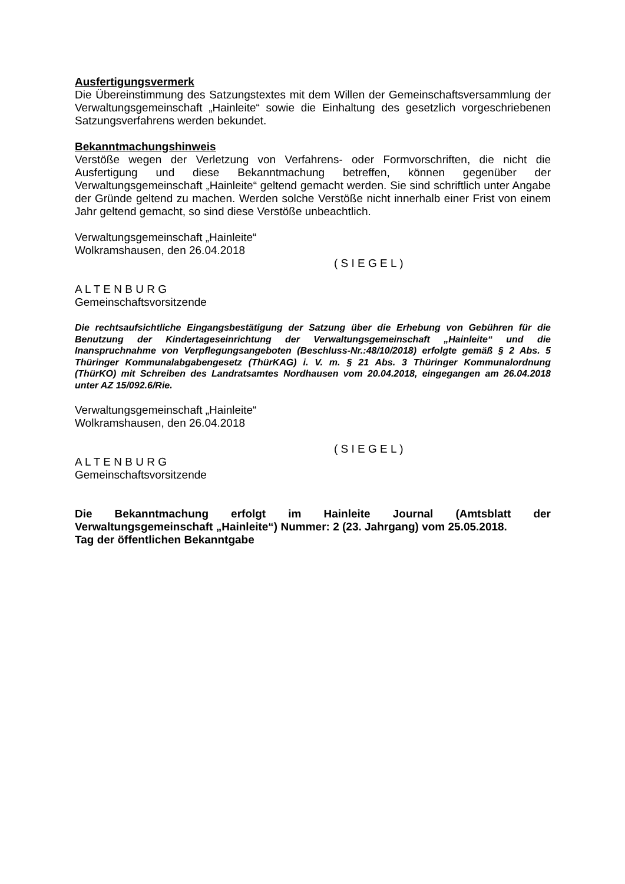Ausfertigungsvermerk
Die Übereinstimmung des Satzungstextes mit dem Willen der Gemeinschaftsversammlung der Verwaltungsgemeinschaft „Hainleite“ sowie die Einhaltung des gesetzlich vorgeschriebenen Satzungsverfahrens werden bekundet.
Bekanntmachungshinweis
Verstöße wegen der Verletzung von Verfahrens- oder Formvorschriften, die nicht die Ausfertigung und diese Bekanntmachung betreffen, können gegenüber der Verwaltungsgemeinschaft „Hainleite“ geltend gemacht werden. Sie sind schriftlich unter Angabe der Gründe geltend zu machen. Werden solche Verstöße nicht innerhalb einer Frist von einem Jahr geltend gemacht, so sind diese Verstöße unbeachtlich.
Verwaltungsgemeinschaft „Hainleite“
Wolkramshausen, den 26.04.2018
( S I E G E L )
A L T E N B U R G
Gemeinschaftsvorsitzende
Die rechtsaufsichtliche Eingangsbestätigung der Satzung über die Erhebung von Gebühren für die Benutzung der Kindertageseinrichtung der Verwaltungsgemeinschaft „Hainleite“ und die Inanspruchnahme von Verpflegungsangeboten (Beschluss-Nr.:48/10/2018) erfolgte gemäß § 2 Abs. 5 Thüringer Kommunalabgabengesetz (ThürKAG) i. V. m. § 21 Abs. 3 Thüringer Kommunalordnung (ThürKO) mit Schreiben des Landratsamtes Nordhausen vom 20.04.2018, eingegangen am 26.04.2018 unter AZ 15/092.6/Rie.
Verwaltungsgemeinschaft „Hainleite“
Wolkramshausen, den 26.04.2018
( S I E G E L )
A L T E N B U R G
Gemeinschaftsvorsitzende
Die Bekanntmachung erfolgt im Hainleite Journal (Amtsblatt der Verwaltungsgemeinschaft „Hainleite“) Nummer: 2 (23. Jahrgang) vom 25.05.2018.
Tag der öffentlichen Bekanntgabe